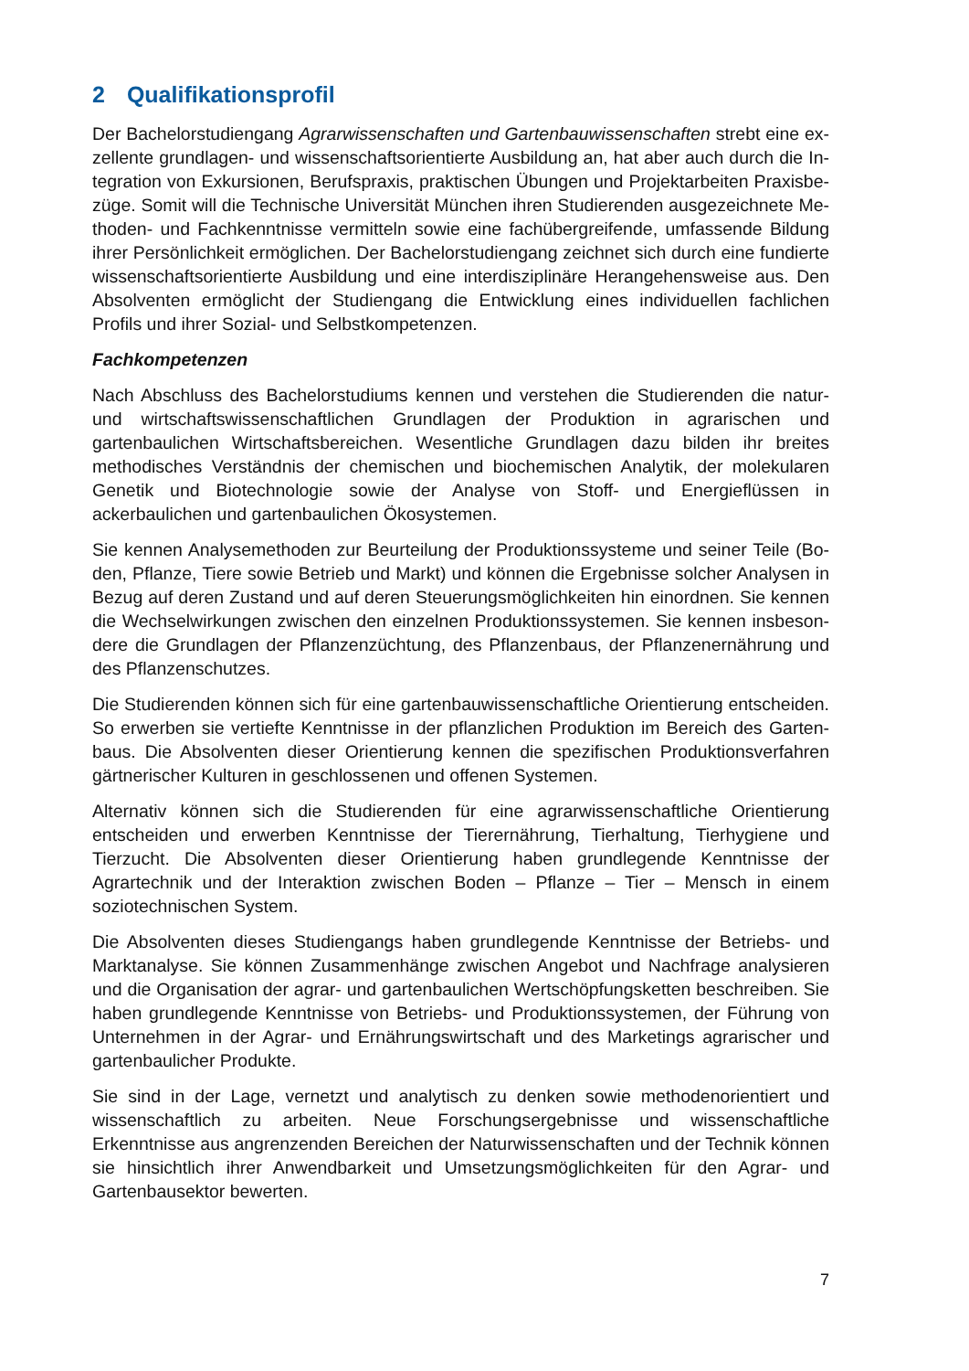2 Qualifikationsprofil
Der Bachelorstudiengang Agrarwissenschaften und Gartenbauwissenschaften strebt eine ex­zellente grundlagen- und wissenschaftsorientierte Ausbildung an, hat aber auch durch die In­tegration von Exkursionen, Berufspraxis, praktischen Übungen und Projektarbeiten Praxisbe­züge. Somit will die Technische Universität München ihren Studierenden ausgezeichnete Me­thoden- und Fachkenntnisse vermitteln sowie eine fachübergreifende, umfassende Bildung ihrer Persönlichkeit ermöglichen. Der Bachelorstudiengang zeichnet sich durch eine fundierte wissenschaftsorientierte Ausbildung und eine interdisziplinäre Herangehensweise aus. Den Absolventen ermöglicht der Studiengang die Entwicklung eines individuellen fachlichen Profils und ihrer Sozial- und Selbstkompetenzen.
Fachkompetenzen
Nach Abschluss des Bachelorstudiums kennen und verstehen die Studierenden die natur- und wirtschaftswissenschaftlichen Grundlagen der Produktion in agrarischen und gartenbaulichen Wirtschaftsbereichen. Wesentliche Grundlagen dazu bilden ihr breites methodisches Ver­ständnis der chemischen und biochemischen Analytik, der molekularen Genetik und Biotech­nologie sowie der Analyse von Stoff- und Energieflüssen in ackerbaulichen und gartenbauli­chen Ökosystemen.
Sie kennen Analysemethoden zur Beurteilung der Produktionssysteme und seiner Teile (Bo­den, Pflanze, Tiere sowie Betrieb und Markt) und können die Ergebnisse solcher Analysen in Bezug auf deren Zustand und auf deren Steuerungsmöglichkeiten hin einordnen. Sie kennen die Wechselwirkungen zwischen den einzelnen Produktionssystemen. Sie kennen insbeson­dere die Grundlagen der Pflanzenzüchtung, des Pflanzenbaus, der Pflanzenernährung und des Pflanzenschutzes.
Die Studierenden können sich für eine gartenbauwissenschaftliche Orientierung entscheiden. So erwerben sie vertiefte Kenntnisse in der pflanzlichen Produktion im Bereich des Garten­baus. Die Absolventen dieser Orientierung kennen die spezifischen Produktionsverfahren gärt­nerischer Kulturen in geschlossenen und offenen Systemen.
Alternativ können sich die Studierenden für eine agrarwissenschaftliche Orientierung entschei­den und erwerben Kenntnisse der Tierernährung, Tierhaltung, Tierhygiene und Tierzucht. Die Absolventen dieser Orientierung haben grundlegende Kenntnisse der Agrartechnik und der Interaktion zwischen Boden – Pflanze – Tier – Mensch in einem soziotechnischen System.
Die Absolventen dieses Studiengangs haben grundlegende Kenntnisse der Betriebs- und Marktanalyse. Sie können Zusammenhänge zwischen Angebot und Nachfrage analysieren und die Organisation der agrar- und gartenbaulichen Wertschöpfungsketten beschreiben. Sie haben grundlegende Kenntnisse von Betriebs- und Produktionssystemen, der Führung von Unternehmen in der Agrar- und Ernährungswirtschaft und des Marketings agrarischer und gar­tenbaulicher Produkte.
Sie sind in der Lage, vernetzt und analytisch zu denken sowie methodenorientiert und wissen­schaftlich zu arbeiten. Neue Forschungsergebnisse und wissenschaftliche Erkenntnisse aus angrenzenden Bereichen der Naturwissenschaften und der Technik können sie hinsichtlich ihrer Anwendbarkeit und Umsetzungsmöglichkeiten für den Agrar- und Gartenbausektor be­werten.
7